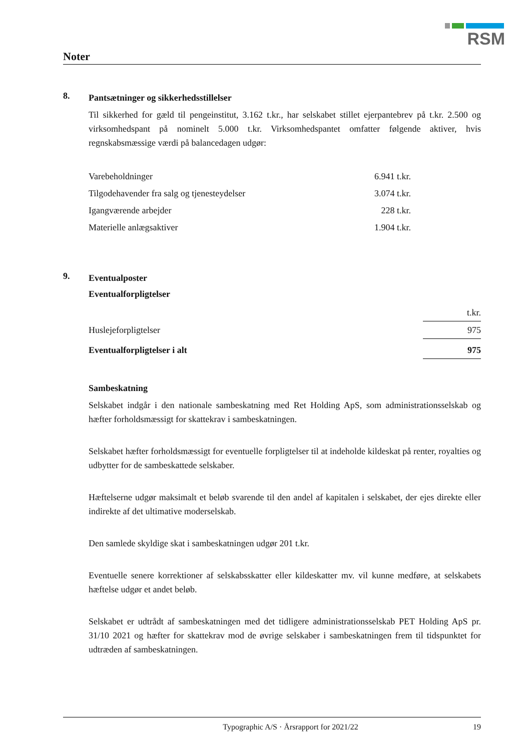RSM
Noter
8.
Pantsætninger og sikkerhedsstillelser
Til sikkerhed for gæld til pengeinstitut, 3.162 t.kr., har selskabet stillet ejerpantebrev på t.kr. 2.500 og virksomhedspant på nominelt 5.000 t.kr. Virksomhedspantet omfatter følgende aktiver, hvis regnskabsmæssige værdi på balancedagen udgør:
| Varebeholdninger | 6.941 t.kr. |
| Tilgodehavender fra salg og tjenesteydelser | 3.074 t.kr. |
| Igangværende arbejder | 228 t.kr. |
| Materielle anlægsaktiver | 1.904 t.kr. |
9.
Eventualposter
Eventualforpligtelser
| | t.kr. |
| Huslejeforpligtelser | 975 |
| Eventualforpligtelser i alt | 975 |
Sambeskatning
Selskabet indgår i den nationale sambeskatning med Ret Holding ApS, som administrationsselskab og hæfter forholdsmæssigt for skattekrav i sambeskatningen.
Selskabet hæfter forholdsmæssigt for eventuelle forpligtelser til at indeholde kildeskat på renter, royalties og udbytter for de sambeskattede selskaber.
Hæftelserne udgør maksimalt et beløb svarende til den andel af kapitalen i selskabet, der ejes direkte eller indirekte af det ultimative moderselskab.
Den samlede skyldige skat i sambeskatningen udgør 201 t.kr.
Eventuelle senere korrektioner af selskabsskatter eller kildeskatter mv. vil kunne medføre, at selskabets hæftelse udgør et andet beløb.
Selskabet er udtrådt af sambeskatningen med det tidligere administrationsselskab PET Holding ApS pr. 31/10 2021 og hæfter for skattekrav mod de øvrige selskaber i sambeskatningen frem til tidspunktet for udtræden af sambeskatningen.
Typographic A/S · Årsrapport for 2021/22 19